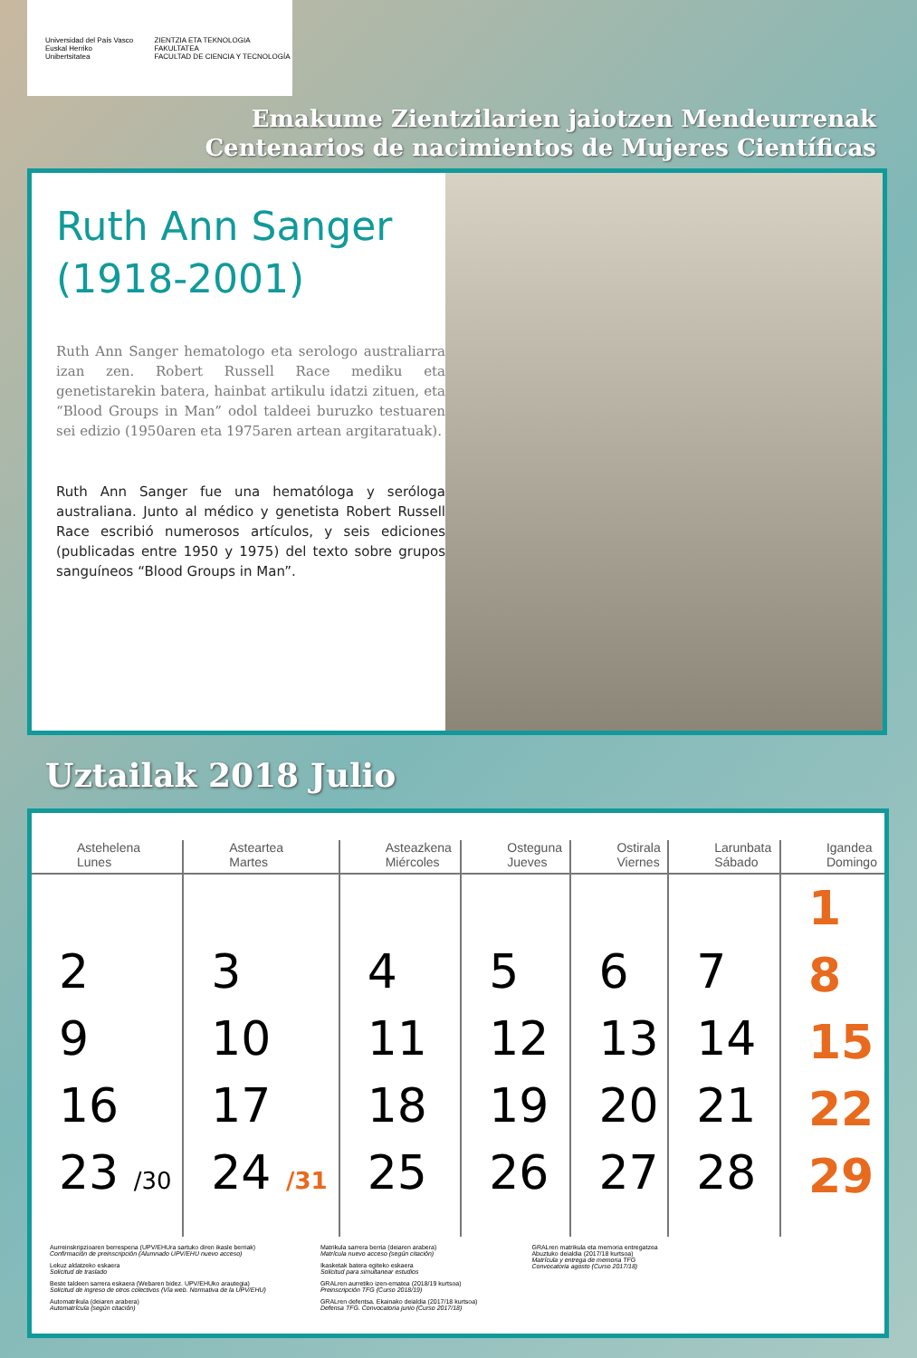Universidad del País Vasco
Euskal Herriko Unibertsitatea
ZIENTZIA ETA TEKNOLOGIA FAKULTATEA
FACULTAD DE CIENCIA Y TECNOLOGÍA
Emakume Zientzilarien jaiotzen Mendeurrenak
Centenarios de nacimientos de Mujeres Científicas
Ruth Ann Sanger (1918-2001)
Ruth Ann Sanger hematologo eta serologo australiarra izan zen. Robert Russell Race mediku eta genetistarekin batera, hainbat artikulu idatzi zituen, eta “Blood Groups in Man” odol taldeei buruzko testuaren sei edizio (1950aren eta 1975aren artean argitaratuak).
Ruth Ann Sanger fue una hematóloga y seróloga australiana. Junto al médico y genetista Robert Russell Race escribió numerosos artículos, y seis ediciones (publicadas entre 1950 y 1975) del texto sobre grupos sanguíneos “Blood Groups in Man”.
Uztailak 2018 Julio
| Astehelena Lunes | Asteartea Martes | Asteazkena Miércoles | Osteguna Jueves | Ostirala Viernes | Larunbata Sábado | Igandea Domingo |
| --- | --- | --- | --- | --- | --- | --- |
| 2 9 16 23 /30 | 3 10 17 24 /31 | 4 11 18 25 | 5 12 19 26 | 6 13 20 27 | 7 14 21 28 | 1 8 15 22 29 |
Aurreinskripzioaren berrespena (UPV/EHUra sartuko diren ikasle berriak)
Confirmación de preinscripción (Alumnado UPV/EHU nuevo acceso)
Lekuz aldatzeko eskaera
Solicitud de traslado
Beste taldeen sarrera eskaera (Webaren bidez. UPV/EHUko arautegia)
Solicitud de ingreso de otros colectivos (Vía web. Normativa de la UPV/EHU)
Automatrikula (deiaren arabera)
Automatrícula (según citación)
Matrikula sarrera berria (deiaren arabera)
Matrícula nuevo acceso (según citación)
Ikasketak batera egiteko eskaera
Solicitud para simultanear estudios
GRALren aurretiko izen-ematea (2018/19 kurtsoa)
Preinscripción TFG (Curso 2018/19)
GRALren defentsa. Ekainako deialdia (2017/18 kurtsoa)
Defensa TFG. Convocatoria junio (Curso 2017/18)
GRALren matrikula eta memoria entregatzea
Abuztuko deialdia (2017/18 kurtsoa)
Matrícula y entrega de memoria TFG
Convocatoria agosto (Curso 2017/18)